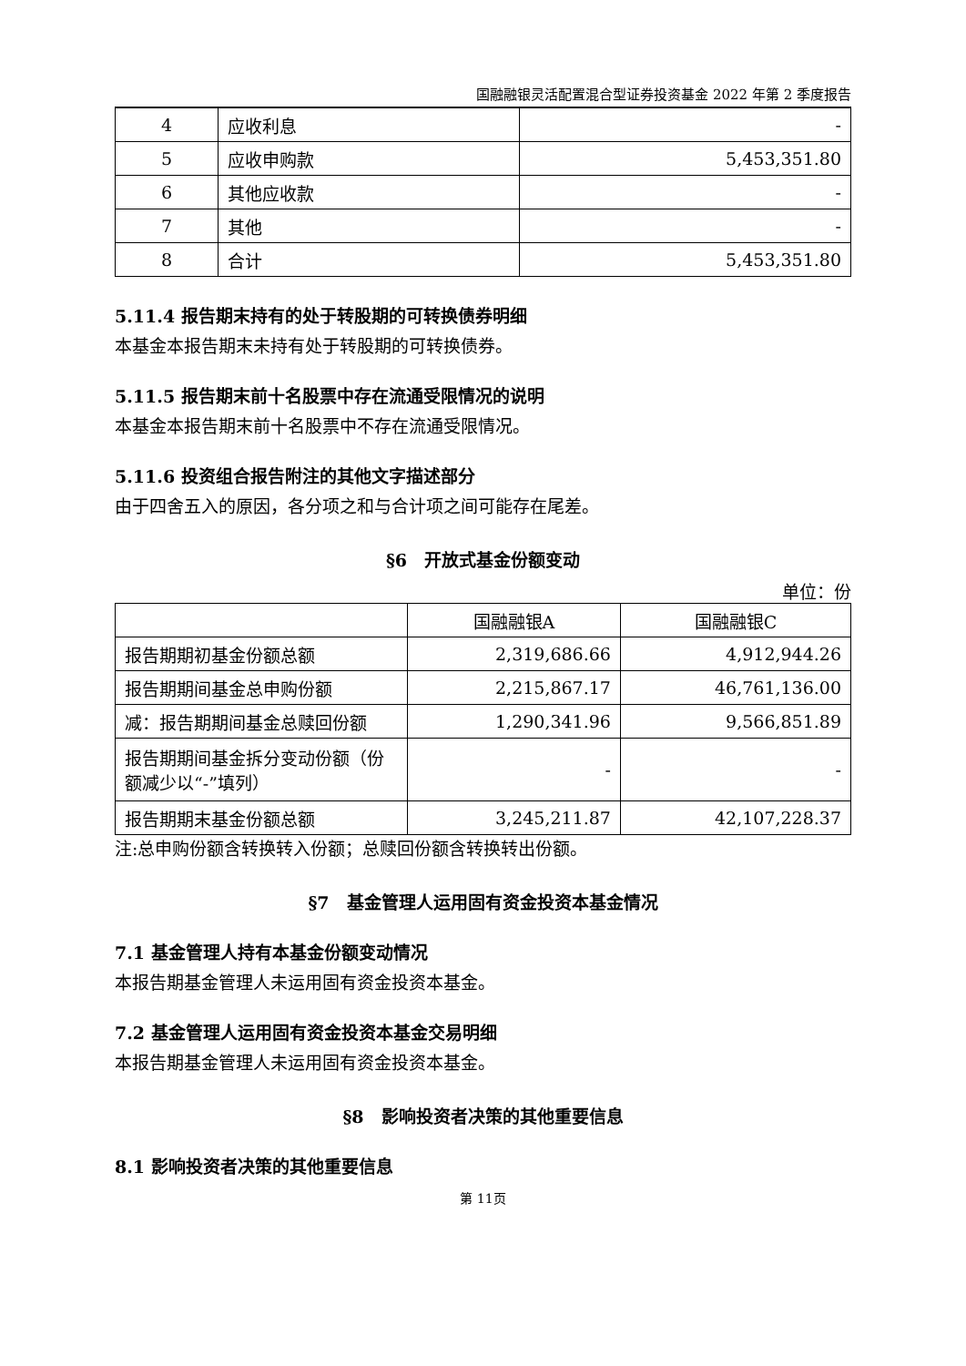国融融银灵活配置混合型证券投资基金 2022 年第 2 季度报告
| 4 | 应收利息 | - |
| 5 | 应收申购款 | 5,453,351.80 |
| 6 | 其他应收款 | - |
| 7 | 其他 | - |
| 8 | 合计 | 5,453,351.80 |
5.11.4 报告期末持有的处于转股期的可转换债券明细
本基金本报告期末未持有处于转股期的可转换债券。
5.11.5 报告期末前十名股票中存在流通受限情况的说明
本基金本报告期末前十名股票中不存在流通受限情况。
5.11.6 投资组合报告附注的其他文字描述部分
由于四舍五入的原因，各分项之和与合计项之间可能存在尾差。
§6　开放式基金份额变动
单位：份
| | 国融融银A | 国融融银C |
| 报告期期初基金份额总额 | 2,319,686.66 | 4,912,944.26 |
| 报告期期间基金总申购份额 | 2,215,867.17 | 46,761,136.00 |
| 减：报告期期间基金总赎回份额 | 1,290,341.96 | 9,566,851.89 |
| 报告期期间基金拆分变动份额（份额减少以“-”填列） | - | - |
| 报告期期末基金份额总额 | 3,245,211.87 | 42,107,228.37 |
注:总申购份额含转换转入份额；总赎回份额含转换转出份额。
§7　基金管理人运用固有资金投资本基金情况
7.1 基金管理人持有本基金份额变动情况
本报告期基金管理人未运用固有资金投资本基金。
7.2 基金管理人运用固有资金投资本基金交易明细
本报告期基金管理人未运用固有资金投资本基金。
§8　影响投资者决策的其他重要信息
8.1 影响投资者决策的其他重要信息
第 11页